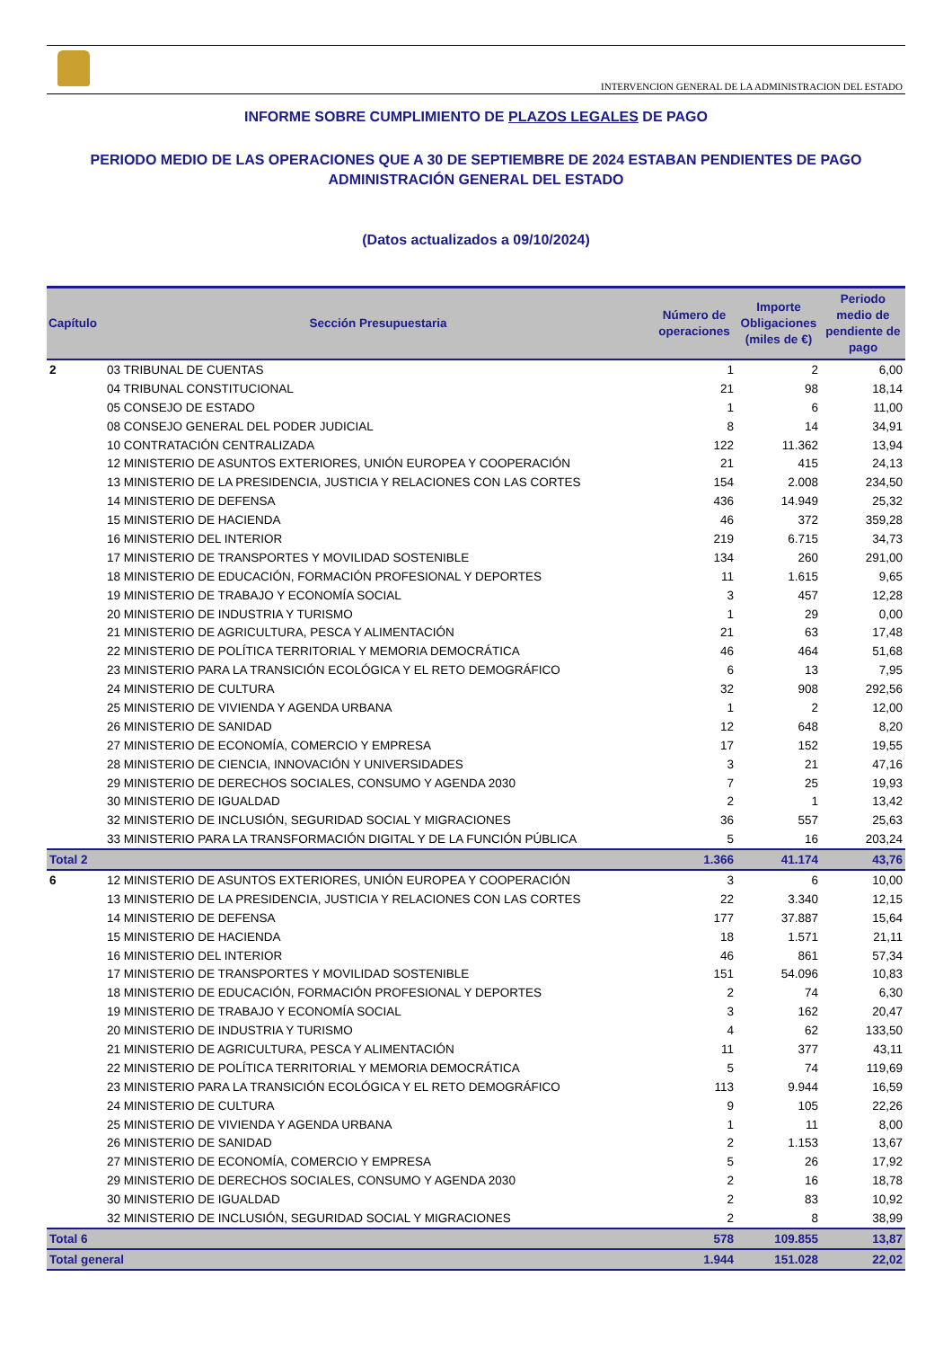INTERVENCION GENERAL DE LA ADMINISTRACION DEL ESTADO
INFORME SOBRE CUMPLIMIENTO DE PLAZOS LEGALES DE PAGO
PERIODO MEDIO DE LAS OPERACIONES QUE A 30 DE SEPTIEMBRE DE 2024 ESTABAN PENDIENTES DE PAGO
ADMINISTRACIÓN GENERAL DEL ESTADO
(Datos actualizados a 09/10/2024)
| Capítulo | Sección Presupuestaria | Número de operaciones | Importe Obligaciones (miles de €) | Periodo medio de pendiente de pago |
| --- | --- | --- | --- | --- |
| 2 | 03 TRIBUNAL DE CUENTAS | 1 | 2 | 6,00 |
| | 04 TRIBUNAL CONSTITUCIONAL | 21 | 98 | 18,14 |
| | 05 CONSEJO DE ESTADO | 1 | 6 | 11,00 |
| | 08 CONSEJO GENERAL DEL PODER JUDICIAL | 8 | 14 | 34,91 |
| | 10 CONTRATACIÓN CENTRALIZADA | 122 | 11.362 | 13,94 |
| | 12 MINISTERIO DE ASUNTOS EXTERIORES, UNIÓN EUROPEA Y COOPERACIÓN | 21 | 415 | 24,13 |
| | 13 MINISTERIO DE LA PRESIDENCIA, JUSTICIA Y RELACIONES CON LAS CORTES | 154 | 2.008 | 234,50 |
| | 14 MINISTERIO DE DEFENSA | 436 | 14.949 | 25,32 |
| | 15 MINISTERIO DE HACIENDA | 46 | 372 | 359,28 |
| | 16 MINISTERIO DEL INTERIOR | 219 | 6.715 | 34,73 |
| | 17 MINISTERIO DE TRANSPORTES Y MOVILIDAD SOSTENIBLE | 134 | 260 | 291,00 |
| | 18 MINISTERIO DE EDUCACIÓN, FORMACIÓN PROFESIONAL Y DEPORTES | 11 | 1.615 | 9,65 |
| | 19 MINISTERIO DE TRABAJO Y ECONOMÍA SOCIAL | 3 | 457 | 12,28 |
| | 20 MINISTERIO DE INDUSTRIA Y TURISMO | 1 | 29 | 0,00 |
| | 21 MINISTERIO DE AGRICULTURA, PESCA Y ALIMENTACIÓN | 21 | 63 | 17,48 |
| | 22 MINISTERIO DE POLÍTICA TERRITORIAL Y MEMORIA DEMOCRÁTICA | 46 | 464 | 51,68 |
| | 23 MINISTERIO PARA LA TRANSICIÓN ECOLÓGICA Y EL RETO DEMOGRÁFICO | 6 | 13 | 7,95 |
| | 24 MINISTERIO DE CULTURA | 32 | 908 | 292,56 |
| | 25 MINISTERIO DE VIVIENDA Y AGENDA URBANA | 1 | 2 | 12,00 |
| | 26 MINISTERIO DE SANIDAD | 12 | 648 | 8,20 |
| | 27 MINISTERIO DE ECONOMÍA, COMERCIO Y EMPRESA | 17 | 152 | 19,55 |
| | 28 MINISTERIO DE CIENCIA, INNOVACIÓN Y UNIVERSIDADES | 3 | 21 | 47,16 |
| | 29 MINISTERIO DE DERECHOS SOCIALES, CONSUMO Y AGENDA 2030 | 7 | 25 | 19,93 |
| | 30 MINISTERIO DE IGUALDAD | 2 | 1 | 13,42 |
| | 32 MINISTERIO DE INCLUSIÓN, SEGURIDAD SOCIAL Y MIGRACIONES | 36 | 557 | 25,63 |
| | 33 MINISTERIO PARA LA TRANSFORMACIÓN DIGITAL Y DE LA FUNCIÓN PÚBLICA | 5 | 16 | 203,24 |
| Total 2 | | 1.366 | 41.174 | 43,76 |
| 6 | 12 MINISTERIO DE ASUNTOS EXTERIORES, UNIÓN EUROPEA Y COOPERACIÓN | 3 | 6 | 10,00 |
| | 13 MINISTERIO DE LA PRESIDENCIA, JUSTICIA Y RELACIONES CON LAS CORTES | 22 | 3.340 | 12,15 |
| | 14 MINISTERIO DE DEFENSA | 177 | 37.887 | 15,64 |
| | 15 MINISTERIO DE HACIENDA | 18 | 1.571 | 21,11 |
| | 16 MINISTERIO DEL INTERIOR | 46 | 861 | 57,34 |
| | 17 MINISTERIO DE TRANSPORTES Y MOVILIDAD SOSTENIBLE | 151 | 54.096 | 10,83 |
| | 18 MINISTERIO DE EDUCACIÓN, FORMACIÓN PROFESIONAL Y DEPORTES | 2 | 74 | 6,30 |
| | 19 MINISTERIO DE TRABAJO Y ECONOMÍA SOCIAL | 3 | 162 | 20,47 |
| | 20 MINISTERIO DE INDUSTRIA Y TURISMO | 4 | 62 | 133,50 |
| | 21 MINISTERIO DE AGRICULTURA, PESCA Y ALIMENTACIÓN | 11 | 377 | 43,11 |
| | 22 MINISTERIO DE POLÍTICA TERRITORIAL Y MEMORIA DEMOCRÁTICA | 5 | 74 | 119,69 |
| | 23 MINISTERIO PARA LA TRANSICIÓN ECOLÓGICA Y EL RETO DEMOGRÁFICO | 113 | 9.944 | 16,59 |
| | 24 MINISTERIO DE CULTURA | 9 | 105 | 22,26 |
| | 25 MINISTERIO DE VIVIENDA Y AGENDA URBANA | 1 | 11 | 8,00 |
| | 26 MINISTERIO DE SANIDAD | 2 | 1.153 | 13,67 |
| | 27 MINISTERIO DE ECONOMÍA, COMERCIO Y EMPRESA | 5 | 26 | 17,92 |
| | 29 MINISTERIO DE DERECHOS SOCIALES, CONSUMO Y AGENDA 2030 | 2 | 16 | 18,78 |
| | 30 MINISTERIO DE IGUALDAD | 2 | 83 | 10,92 |
| | 32 MINISTERIO DE INCLUSIÓN, SEGURIDAD SOCIAL Y MIGRACIONES | 2 | 8 | 38,99 |
| Total 6 | | 578 | 109.855 | 13,87 |
| Total general | | 1.944 | 151.028 | 22,02 |